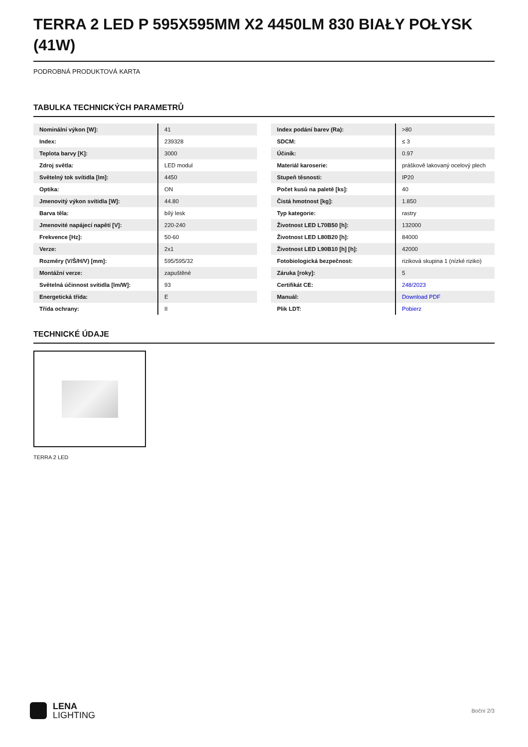TERRA 2 LED P 595X595MM X2 4450LM 830 BIAŁY POŁYSK (41W)
PODROBNÁ PRODUKTOVÁ KARTA
TABULKA TECHNICKÝCH PARAMETRŮ
| Nominální výkon [W]: | 41 |
| Index: | 239328 |
| Teplota barvy [K]: | 3000 |
| Zdroj světla: | LED modul |
| Světelný tok svítidla [lm]: | 4450 |
| Optika: | ON |
| Jmenovitý výkon svítidla [W]: | 44.80 |
| Barva těla: | bílý lesk |
| Jmenovité napájecí napětí [V]: | 220-240 |
| Frekvence [Hz]: | 50-60 |
| Verze: | 2x1 |
| Rozměry (V/Š/H/V) [mm]: | 595/595/32 |
| Montážní verze: | zapuštěné |
| Světelná účinnost svítidla [lm/W]: | 93 |
| Energetická třída: | E |
| Třída ochrany: | II |
| Index podání barev (Ra): | >80 |
| SDCM: | ≤ 3 |
| Účiník: | 0.97 |
| Materiál karoserie: | práškově lakovaný ocelový plech |
| Stupeň těsnosti: | IP20 |
| Počet kusů na paletě [ks]: | 40 |
| Čistá hmotnost [kg]: | 1.850 |
| Typ kategorie: | rastry |
| Životnost LED L70B50 [h]: | 132000 |
| Životnost LED L80B20 [h]: | 84000 |
| Životnost LED L90B10 [h] [h]: | 42000 |
| Fotobiologická bezpečnost: | riziková skupina 1 (nízké riziko) |
| Záruka [roky]: | 5 |
| Certifikát CE: | 248/2023 |
| Manuál: | Download PDF |
| Plik LDT: | Pobierz |
TECHNICKÉ ÚDAJE
TERRA 2 LED
LENA
LIGHTING
Boční 2/3